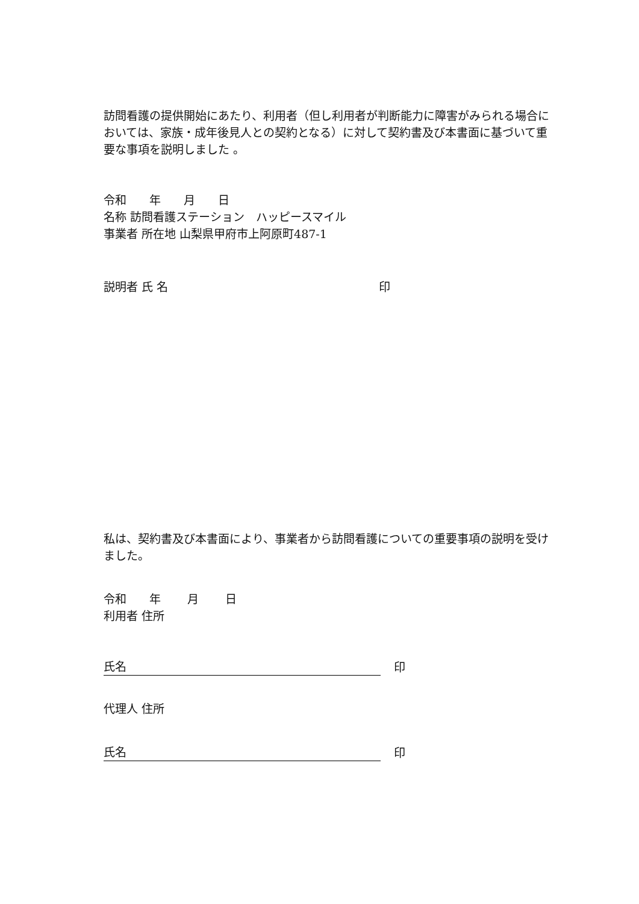訪問看護の提供開始にあたり、利用者（但し利用者が判断能力に障害がみられる場合においては、家族・成年後見人との契約となる）に対して契約書及び本書面に基づいて重要な事項を説明しました 。
令和　　年　　月　　日
名称 訪問看護ステーション　ハッピースマイル
事業者 所在地 山梨県甲府市上阿原町487-1
説明者 氏 名 印
私は、契約書及び本書面により、事業者から訪問看護についての重要事項の説明を受けました。
令和　　年　　 月　　 日
利用者 住所
氏名
印
代理人 住所
氏名
印